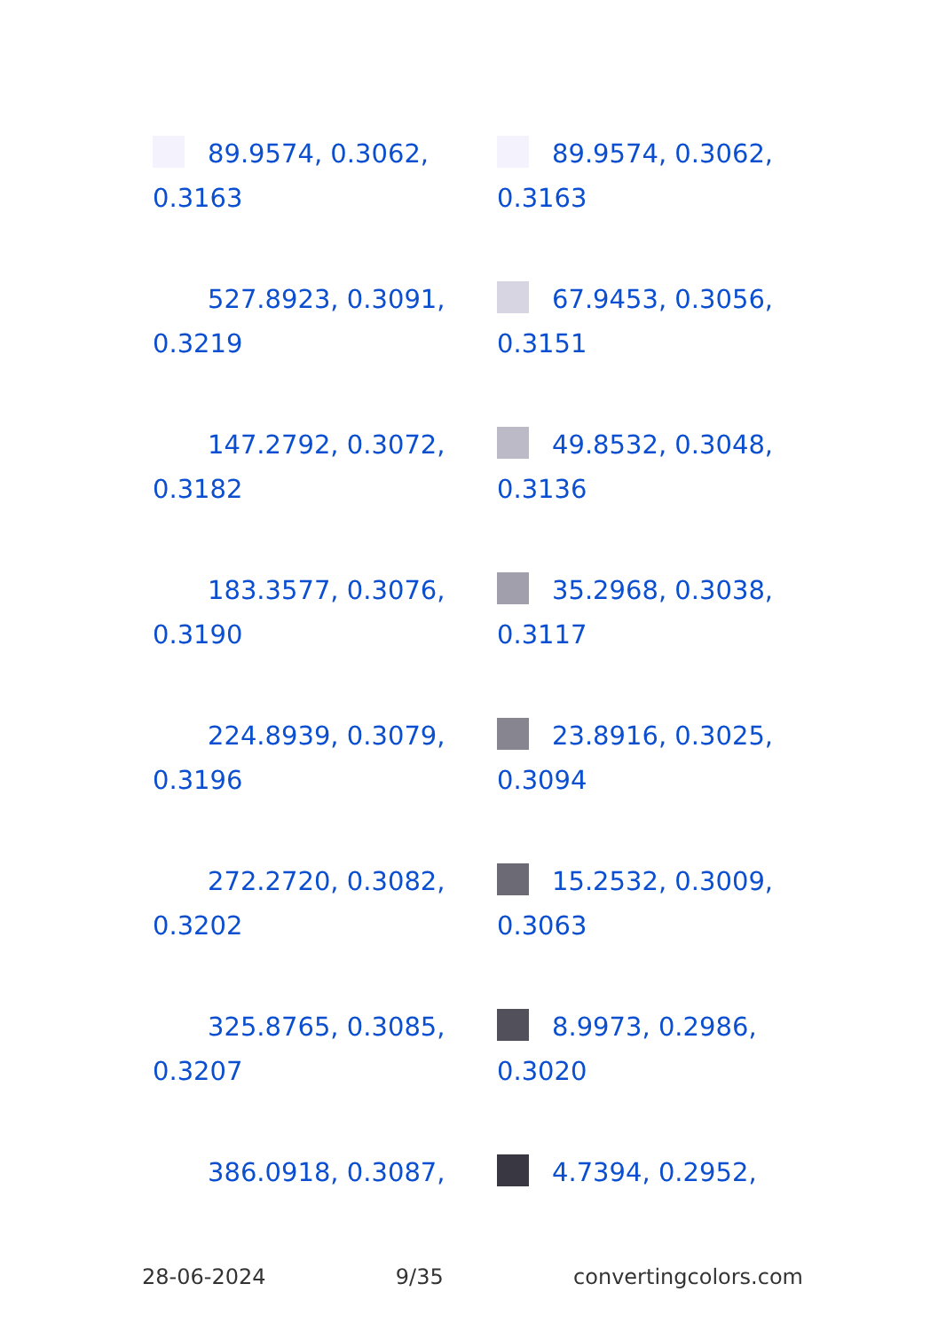89.9574, 0.3062, 0.3163
89.9574, 0.3062, 0.3163
527.8923, 0.3091, 0.3219
67.9453, 0.3056, 0.3151
147.2792, 0.3072, 0.3182
49.8532, 0.3048, 0.3136
183.3577, 0.3076, 0.3190
35.2968, 0.3038, 0.3117
224.8939, 0.3079, 0.3196
23.8916, 0.3025, 0.3094
272.2720, 0.3082, 0.3202
15.2532, 0.3009, 0.3063
325.8765, 0.3085, 0.3207
8.9973, 0.2986, 0.3020
386.0918, 0.3087,
4.7394, 0.2952,
28-06-2024 9/35 convertingcolors.com